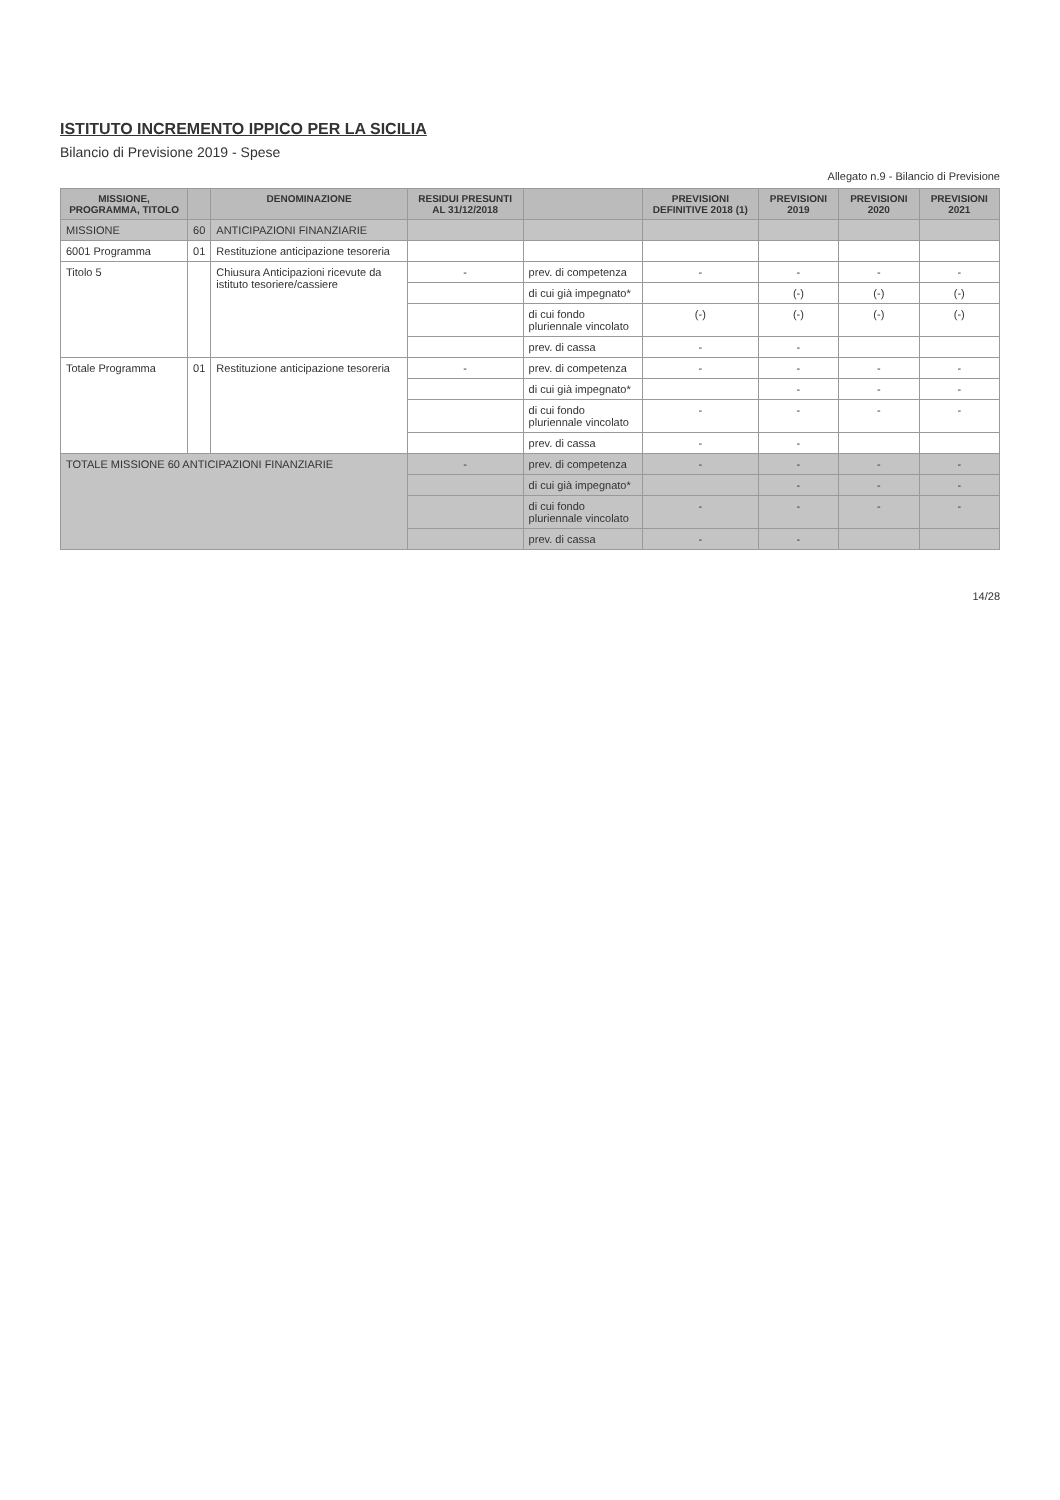ISTITUTO INCREMENTO IPPICO PER LA SICILIA
Bilancio di Previsione 2019 - Spese
Allegato n.9 - Bilancio di Previsione
| MISSIONE, PROGRAMMA, TITOLO | | DENOMINAZIONE | RESIDUI PRESUNTI AL 31/12/2018 | | PREVISIONI DEFINITIVE 2018 (1) | PREVISIONI 2019 | PREVISIONI 2020 | PREVISIONI 2021 |
| --- | --- | --- | --- | --- | --- | --- | --- | --- |
| MISSIONE | 60 | ANTICIPAZIONI FINANZIARIE | | | | | | |
| 6001 Programma | 01 | Restituzione anticipazione tesoreria | | | | | | |
| Titolo 5 | | Chiusura Anticipazioni ricevute da istituto tesoriere/cassiere | - | prev. di competenza | - | - | - | - |
| | | | | di cui già impegnato* | | (-) | (-) | (-) |
| | | | | di cui fondo pluriennale vincolato | (-) | (-) | (-) | (-) |
| | | | | prev. di cassa | - | - | | |
| Totale Programma | 01 | Restituzione anticipazione tesoreria | - | prev. di competenza | - | - | - | - |
| | | | | di cui già impegnato* | | - | - | - |
| | | | | di cui fondo pluriennale vincolato | - | - | - | - |
| | | | | prev. di cassa | - | - | | |
| TOTALE MISSIONE 60 ANTICIPAZIONI FINANZIARIE | | | - | prev. di competenza | - | - | - | - |
| | | | | di cui già impegnato* | | - | - | - |
| | | | | di cui fondo pluriennale vincolato | - | - | - | - |
| | | | | prev. di cassa | - | - | | |
14/28